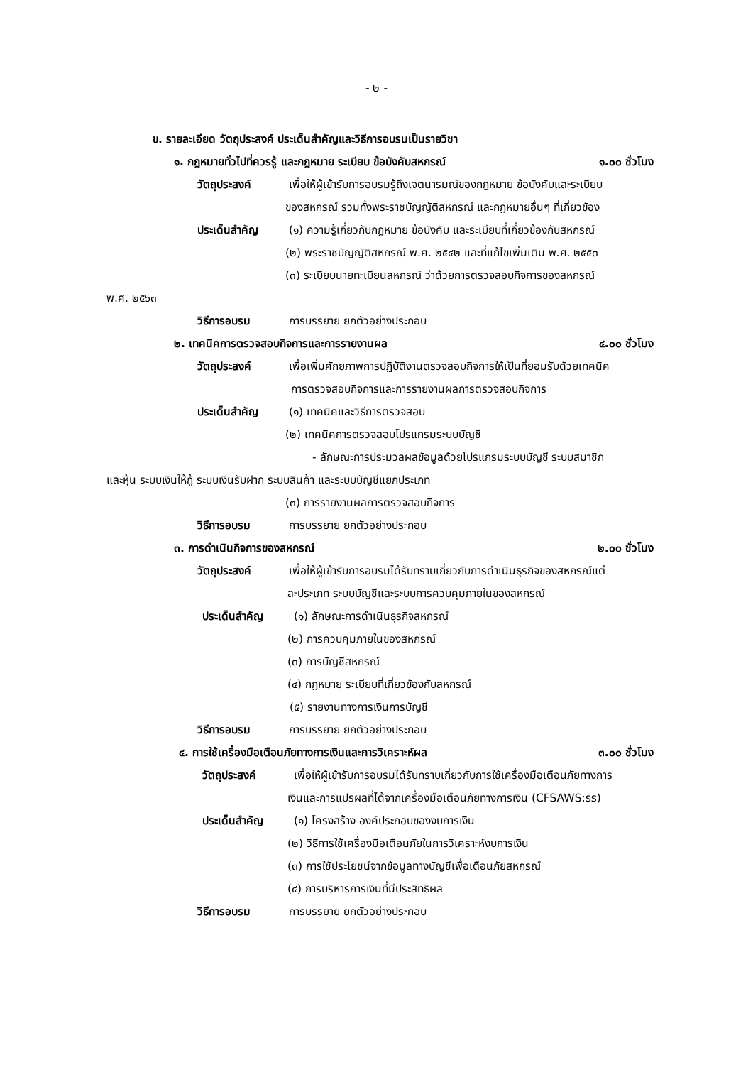- ๒ -
ข. รายละเอียด วัตถุประสงค์ ประเด็นสำคัญและวิธีการอบรมเป็นรายวิชา
๑. กฎหมายทั่วไปที่ควรรู้ และกฎหมาย ระเบียบ ข้อบังคับสหกรณ์ ๑.๐๐ ชั่วโมง
วัตถุประสงค์ เพื่อให้ผู้เข้ารับการอบรมรู้ถึงเจตนารมณ์ของกฎหมาย ข้อบังคับและระเบียบ
ของสหกรณ์ รวมทั้งพระราชบัญญัติสหกรณ์ และกฎหมายอื่นๆ ที่เกี่ยวข้อง
ประเด็นสำคัญ (๑) ความรู้เกี่ยวกับกฎหมาย ข้อบังคับ และระเบียบที่เกี่ยวข้องกับสหกรณ์
(๒) พระราชบัญญัติสหกรณ์ พ.ศ. ๒๕๔๒ และที่แก้ไขเพิ่มเติม พ.ศ. ๒๕๕๓
(๓) ระเบียบนายทะเบียนสหกรณ์ ว่าด้วยการตรวจสอบกิจการของสหกรณ์
พ.ศ. ๒๕๖๓
วิธีการอบรม การบรรยาย ยกตัวอย่างประกอบ
๒. เทคนิคการตรวจสอบกิจการและการรายงานผล ๔.๐๐ ชั่วโมง
วัตถุประสงค์ เพื่อเพิ่มศักยภาพการปฏิบัติงานตรวจสอบกิจการให้เป็นที่ยอมรับด้วยเทคนิค
การตรวจสอบกิจการและการรายงานผลการตรวจสอบกิจการ
ประเด็นสำคัญ (๑) เทคนิคและวิธีการตรวจสอบ
(๒) เทคนิคการตรวจสอบโปรแกรมระบบบัญชี
- ลักษณะการประมวลผลข้อมูลด้วยโปรแกรมระบบบัญชี ระบบสมาชิก
และหุ้น ระบบเงินให้กู้ ระบบเงินรับฝาก ระบบสินค้า และระบบบัญชีแยกประเภท
(๓) การรายงานผลการตรวจสอบกิจการ
วิธีการอบรม การบรรยาย ยกตัวอย่างประกอบ
๓. การดำเนินกิจการของสหกรณ์ ๒.๐๐ ชั่วโมง
วัตถุประสงค์ เพื่อให้ผู้เข้ารับการอบรมได้รับทราบเกี่ยวกับการดำเนินธุรกิจของสหกรณ์แต่
ละประเภท ระบบบัญชีและระบบการควบคุมภายในของสหกรณ์
ประเด็นสำคัญ (๑) ลักษณะการดำเนินธุรกิจสหกรณ์
(๒) การควบคุมภายในของสหกรณ์
(๓) การบัญชีสหกรณ์
(๔) กฎหมาย ระเบียบที่เกี่ยวข้องกับสหกรณ์
(๕) รายงานทางการเงินการบัญชี
วิธีการอบรม การบรรยาย ยกตัวอย่างประกอบ
๔. การใช้เครื่องมือเตือนภัยทางการเงินและการวิเคราะห์ผล ๓.๐๐ ชั่วโมง
วัตถุประสงค์ เพื่อให้ผู้เข้ารับการอบรมได้รับทราบเกี่ยวกับการใช้เครื่องมือเตือนภัยทางการ
เงินและการแปรผลที่ได้จากเครื่องมือเตือนภัยทางการเงิน (CFSAWS:ss)
ประเด็นสำคัญ (๑) โครงสร้าง องค์ประกอบของงบการเงิน
(๒) วิธีการใช้เครื่องมือเตือนภัยในการวิเคราะห์งบการเงิน
(๓) การใช้ประโยชน์จากข้อมูลทางบัญชีเพื่อเตือนภัยสหกรณ์
(๔) การบริหารการเงินที่มีประสิทธิผล
วิธีการอบรม การบรรยาย ยกตัวอย่างประกอบ